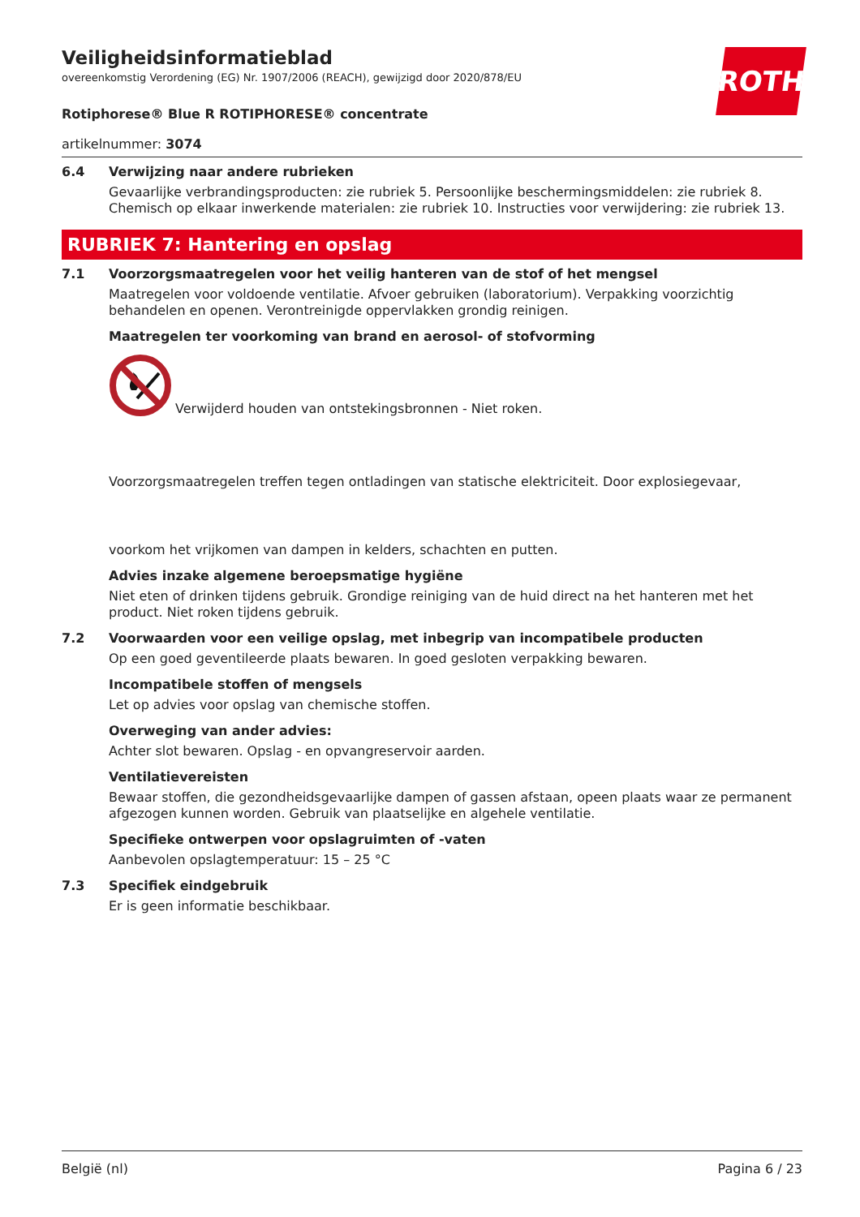ROTH
Veiligheidsinformatieblad
overeenkomstig Verordening (EG) Nr. 1907/2006 (REACH), gewijzigd door 2020/878/EU
Rotiphorese® Blue R ROTIPHORESE® concentrate
artikelnummer: 3074
6.4 Verwijzing naar andere rubrieken
Gevaarlijke verbrandingsproducten: zie rubriek 5. Persoonlijke beschermingsmiddelen: zie rubriek 8. Chemisch op elkaar inwerkende materialen: zie rubriek 10. Instructies voor verwijdering: zie rubriek 13.
RUBRIEK 7: Hantering en opslag
7.1 Voorzorgsmaatregelen voor het veilig hanteren van de stof of het mengsel
Maatregelen voor voldoende ventilatie. Afvoer gebruiken (laboratorium). Verpakking voorzichtig behandelen en openen. Verontreinigde oppervlakken grondig reinigen.
Maatregelen ter voorkoming van brand en aerosol- of stofvorming
Verwijderd houden van ontstekingsbronnen - Niet roken.
Voorzorgsmaatregelen treffen tegen ontladingen van statische elektriciteit. Door explosiegevaar,
voorkom het vrijkomen van dampen in kelders, schachten en putten.
Advies inzake algemene beroepsmatige hygiëne
Niet eten of drinken tijdens gebruik. Grondige reiniging van de huid direct na het hanteren met het product. Niet roken tijdens gebruik.
7.2 Voorwaarden voor een veilige opslag, met inbegrip van incompatibele producten
Op een goed geventileerde plaats bewaren. In goed gesloten verpakking bewaren.
Incompatibele stoffen of mengsels
Let op advies voor opslag van chemische stoffen.
Overweging van ander advies:
Achter slot bewaren. Opslag - en opvangreservoir aarden.
Ventilatievereisten
Bewaar stoffen, die gezondheidsgevaarlijke dampen of gassen afstaan, opeen plaats waar ze permanent afgezogen kunnen worden. Gebruik van plaatselijke en algehele ventilatie.
Specifieke ontwerpen voor opslagruimten of -vaten
Aanbevolen opslagtemperatuur: 15 – 25 °C
7.3 Specifiek eindgebruik
Er is geen informatie beschikbaar.
België (nl) Pagina 6 / 23